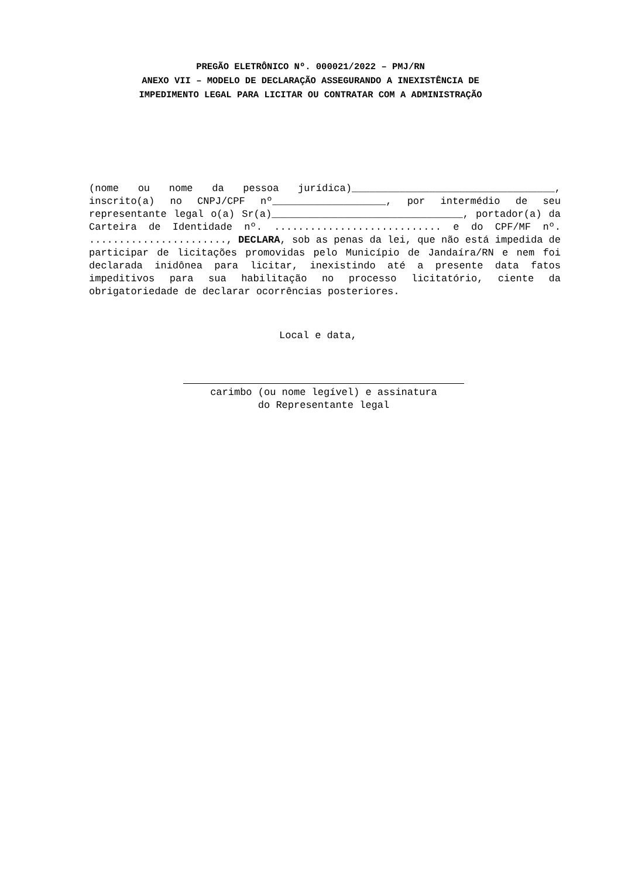PREGÃO ELETRÔNICO Nº. 000021/2022 – PMJ/RN
ANEXO VII – MODELO DE DECLARAÇÃO ASSEGURANDO A INEXISTÊNCIA DE
IMPEDIMENTO LEGAL PARA LICITAR OU CONTRATAR COM A ADMINISTRAÇÃO
(nome ou nome da pessoa jurídica)__________________________________, inscrito(a) no CNPJ/CPF nº___________________, por intermédio de seu representante legal o(a) Sr(a)________________________________, portador(a) da Carteira de Identidade nº. ............................ e do CPF/MF nº. ......................., DECLARA, sob as penas da lei, que não está impedida de participar de licitações promovidas pelo Município de Jandaíra/RN e nem foi declarada inidônea para licitar, inexistindo até a presente data fatos impeditivos para sua habilitação no processo licitatório, ciente da obrigatoriedade de declarar ocorrências posteriores.
Local e data,
carimbo (ou nome legível) e assinatura
do Representante legal